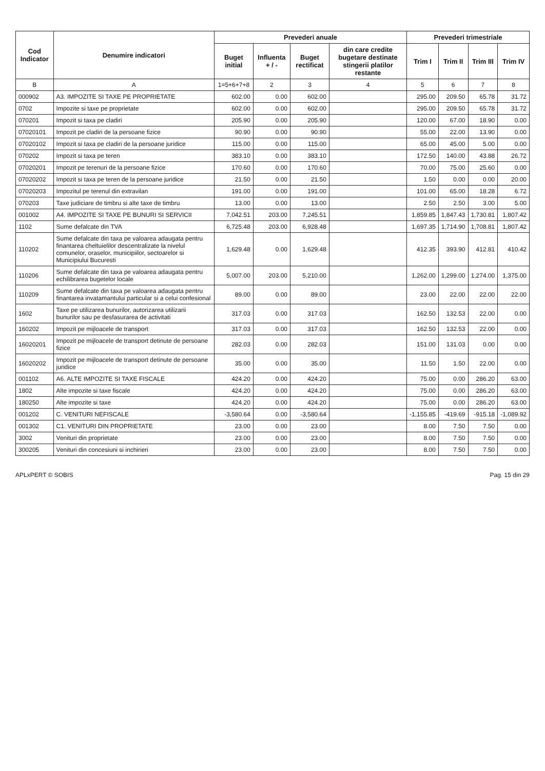| Cod Indicator | Denumire indicatori | Prevederi anuale | | | | Prevederi trimestriale | | | |
| --- | --- | --- | --- | --- | --- | --- | --- | --- | --- |
| | | Buget initial | Influenta + / - | Buget rectificat | din care credite bugetare destinate stingerii platilor restante | Trim I | Trim II | Trim III | Trim IV |
| B | A | 1=5+6+7+8 | 2 | 3 | 4 | 5 | 6 | 7 | 8 |
| 000902 | A3. IMPOZITE SI TAXE PE PROPRIETATE | 602.00 | 0.00 | 602.00 | | 295.00 | 209.50 | 65.78 | 31.72 |
| 0702 | Impozite si taxe pe proprietate | 602.00 | 0.00 | 602.00 | | 295.00 | 209.50 | 65.78 | 31.72 |
| 070201 | Impozit si taxa pe cladiri | 205.90 | 0.00 | 205.90 | | 120.00 | 67.00 | 18.90 | 0.00 |
| 07020101 | Impozit pe cladiri de la persoane fizice | 90.90 | 0.00 | 90.90 | | 55.00 | 22.00 | 13.90 | 0.00 |
| 07020102 | Impozit si taxa pe cladiri de la persoane juridice | 115.00 | 0.00 | 115.00 | | 65.00 | 45.00 | 5.00 | 0.00 |
| 070202 | Impozit si taxa pe teren | 383.10 | 0.00 | 383.10 | | 172.50 | 140.00 | 43.88 | 26.72 |
| 07020201 | Impozit pe terenuri de la persoane fizice | 170.60 | 0.00 | 170.60 | | 70.00 | 75.00 | 25.60 | 0.00 |
| 07020202 | Impozit si taxa pe teren de la persoane juridice | 21.50 | 0.00 | 21.50 | | 1.50 | 0.00 | 0.00 | 20.00 |
| 07020203 | Impozitul pe terenul din extravilan | 191.00 | 0.00 | 191.00 | | 101.00 | 65.00 | 18.28 | 6.72 |
| 070203 | Taxe judiciare de timbru si alte taxe de timbru | 13.00 | 0.00 | 13.00 | | 2.50 | 2.50 | 3.00 | 5.00 |
| 001002 | A4. IMPOZITE SI TAXE PE BUNURI SI SERVICII | 7,042.51 | 203.00 | 7,245.51 | | 1,859.85 | 1,847.43 | 1,730.81 | 1,807.42 |
| 1102 | Sume defalcate din TVA | 6,725.48 | 203.00 | 6,928.48 | | 1,697.35 | 1,714.90 | 1,708.81 | 1,807.42 |
| 110202 | Sume defalcate din taxa pe valoarea adaugata pentru finantarea cheltuielilor descentralizate la nivelul comunelor, oraselor, municipiilor, sectoarelor si Municipiului Bucuresti | 1,629.48 | 0.00 | 1,629.48 | | 412.35 | 393.90 | 412.81 | 410.42 |
| 110206 | Sume defalcate din taxa pe valoarea adaugata pentru echilibrarea bugetelor locale | 5,007.00 | 203.00 | 5,210.00 | | 1,262.00 | 1,299.00 | 1,274.00 | 1,375.00 |
| 110209 | Sume defalcate din taxa pe valoarea adaugata pentru finantarea invatamantului particular si a celui confesional | 89.00 | 0.00 | 89.00 | | 23.00 | 22.00 | 22.00 | 22.00 |
| 1602 | Taxe pe utilizarea bunurilor, autorizarea utilizarii bunurilor sau pe desfasurarea de activitati | 317.03 | 0.00 | 317.03 | | 162.50 | 132.53 | 22.00 | 0.00 |
| 160202 | Impozit pe mijloacele de transport | 317.03 | 0.00 | 317.03 | | 162.50 | 132.53 | 22.00 | 0.00 |
| 16020201 | Impozit pe mijloacele de transport detinute de persoane fizice | 282.03 | 0.00 | 282.03 | | 151.00 | 131.03 | 0.00 | 0.00 |
| 16020202 | Impozit pe mijloacele de transport detinute de persoane juridice | 35.00 | 0.00 | 35.00 | | 11.50 | 1.50 | 22.00 | 0.00 |
| 001102 | A6. ALTE IMPOZITE SI TAXE FISCALE | 424.20 | 0.00 | 424.20 | | 75.00 | 0.00 | 286.20 | 63.00 |
| 1802 | Alte impozite si taxe fiscale | 424.20 | 0.00 | 424.20 | | 75.00 | 0.00 | 286.20 | 63.00 |
| 180250 | Alte impozite si taxe | 424.20 | 0.00 | 424.20 | | 75.00 | 0.00 | 286.20 | 63.00 |
| 001202 | C. VENITURI NEFISCALE | -3,580.64 | 0.00 | -3,580.64 | | -1,155.85 | -419.69 | -915.18 | -1,089.92 |
| 001302 | C1. VENITURI DIN PROPRIETATE | 23.00 | 0.00 | 23.00 | | 8.00 | 7.50 | 7.50 | 0.00 |
| 3002 | Venituri din proprietate | 23.00 | 0.00 | 23.00 | | 8.00 | 7.50 | 7.50 | 0.00 |
| 300205 | Venituri din concesiuni si inchirieri | 23.00 | 0.00 | 23.00 | | 8.00 | 7.50 | 7.50 | 0.00 |
APLxPERT © SOBIS Pag. 15 din 29